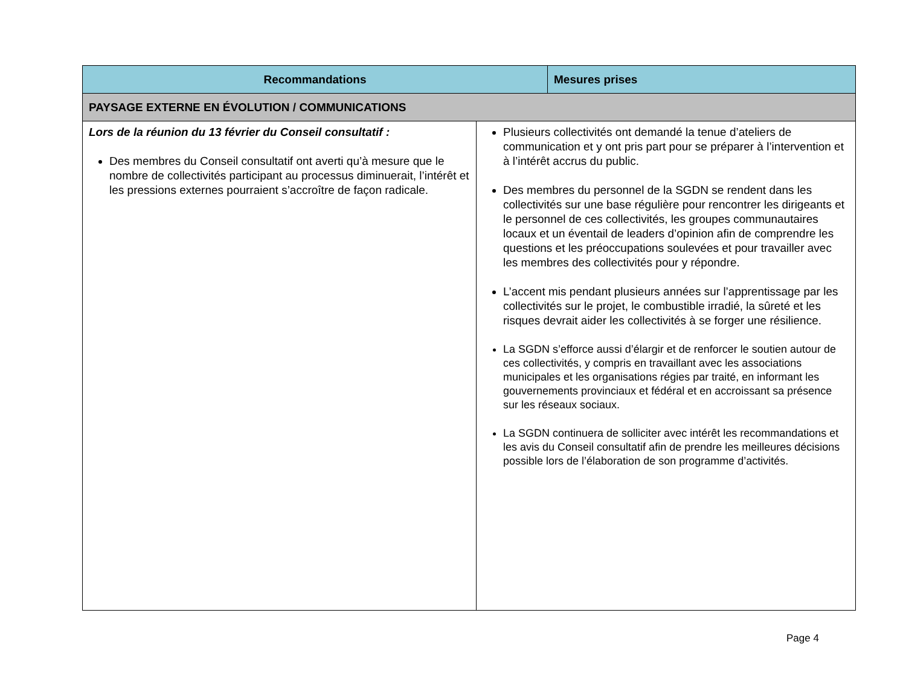| Recommandations | | Mesures prises |
| --- | --- | --- |
| PAYSAGE EXTERNE EN ÉVOLUTION / COMMUNICATIONS | | |
| Lors de la réunion du 13 février du Conseil consultatif : Des membres du Conseil consultatif ont averti qu’à mesure que le nombre de collectivités participant au processus diminuerait, l’intérêt et les pressions externes pourraient s’accroître de façon radicale. | Plusieurs collectivités ont demandé la tenue d’ateliers de communication et y ont pris part pour se préparer à l’intervention et à l’intérêt accrus du public. Des membres du personnel de la SGDN se rendent dans les collectivités sur une base régulière pour rencontrer les dirigeants et le personnel de ces collectivités, les groupes communautaires locaux et un éventail de leaders d’opinion afin de comprendre les questions et les préoccupations soulevées et pour travailler avec les membres des collectivités pour y répondre. L’accent mis pendant plusieurs années sur l’apprentissage par les collectivités sur le projet, le combustible irradié, la sûreté et les risques devrait aider les collectivités à se forger une résilience. La SGDN s’efforce aussi d’élargir et de renforcer le soutien autour de ces collectivités, y compris en travaillant avec les associations municipales et les organisations régies par traité, en informant les gouvernements provinciaux et fédéral et en accroissant sa présence sur les réseaux sociaux. La SGDN continuera de solliciter avec intérêt les recommandations et les avis du Conseil consultatif afin de prendre les meilleures décisions possible lors de l’élaboration de son programme d’activités. | |
Page 4